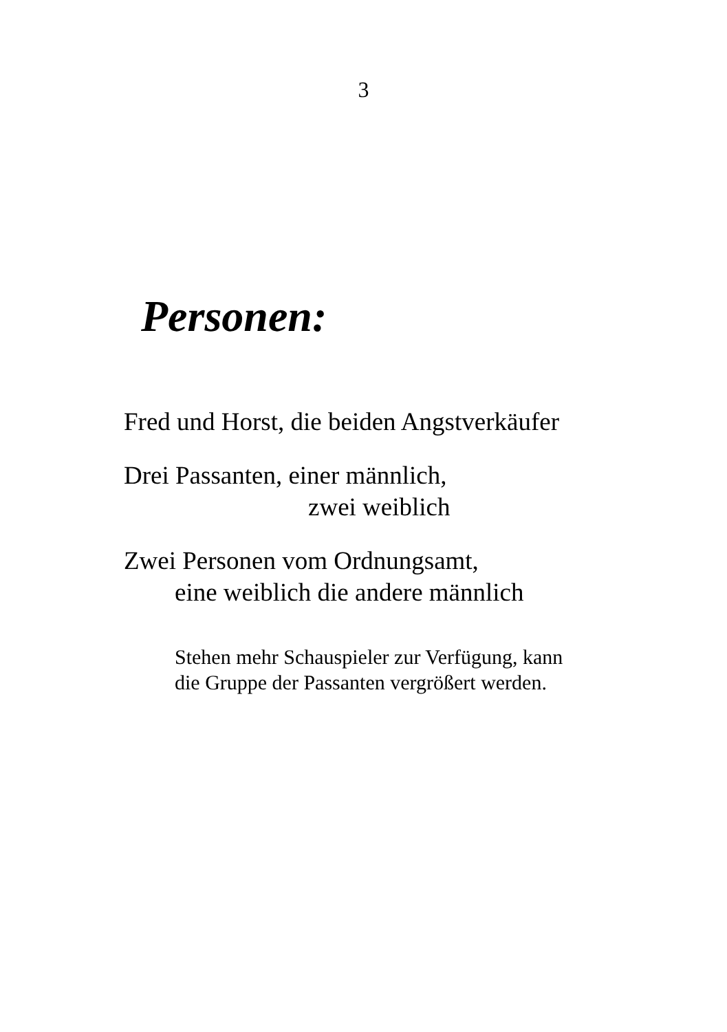3
Personen:
Fred und Horst, die beiden Angstverkäufer
Drei Passanten, einer männlich,
zwei weiblich
Zwei Personen vom Ordnungsamt,
eine weiblich die andere männlich
Stehen mehr Schauspieler zur Verfügung, kann
die Gruppe der Passanten vergrößert werden.